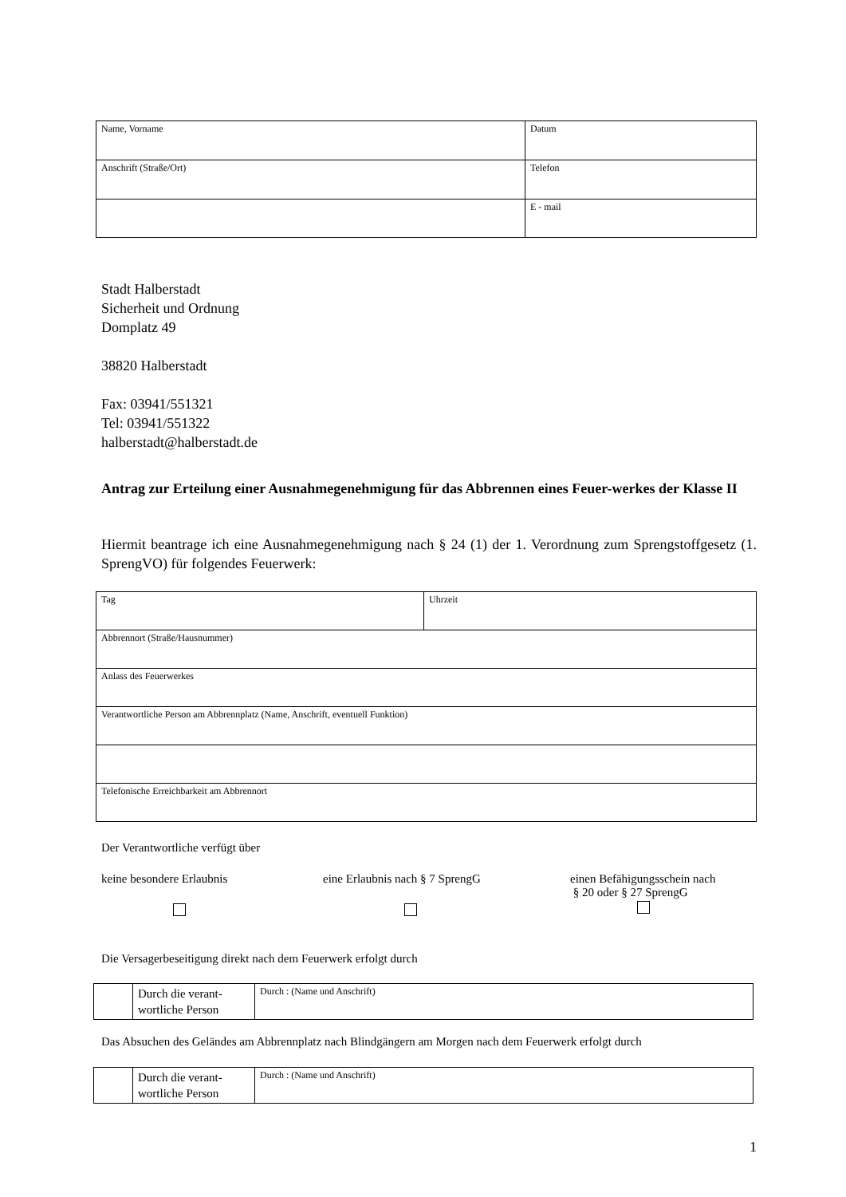| Name, Vorname | Datum |
| Anschrift (Straße/Ort) | Telefon |
| | E - mail |
Stadt Halberstadt
Sicherheit und Ordnung
Domplatz 49
38820 Halberstadt
Fax: 03941/551321
Tel: 03941/551322
halberstadt@halberstadt.de
Antrag zur Erteilung einer Ausnahmegenehmigung für das Abbrennen eines Feuer-werkes der Klasse II
Hiermit beantrage ich eine Ausnahmegenehmigung nach § 24 (1) der 1. Verordnung zum Sprengstoffgesetz (1. SprengVO) für folgendes Feuerwerk:
| Tag | Uhrzeit |
| Abbrennort (Straße/Hausnummer) | |
| Anlass des Feuerwerkes | |
| Verantwortliche Person am Abbrennplatz (Name, Anschrift, eventuell Funktion) | |
| Telefonische Erreichbarkeit am Abbrennort | |
Der Verantwortliche verfügt über
keine besondere Erlaubnis eine Erlaubnis nach § 7 SprengG einen Befähigungsschein nach
§ 20 oder § 27 SprengG
Die Versagerbeseitigung direkt nach dem Feuerwerk erfolgt durch
| | Durch die verant-wortliche Person | Durch : (Name und Anschrift) |
Das Absuchen des Geländes am Abbrennplatz nach Blindgängern am Morgen nach dem Feuerwerk erfolgt durch
| | Durch die verant-wortliche Person | Durch : (Name und Anschrift) |
1